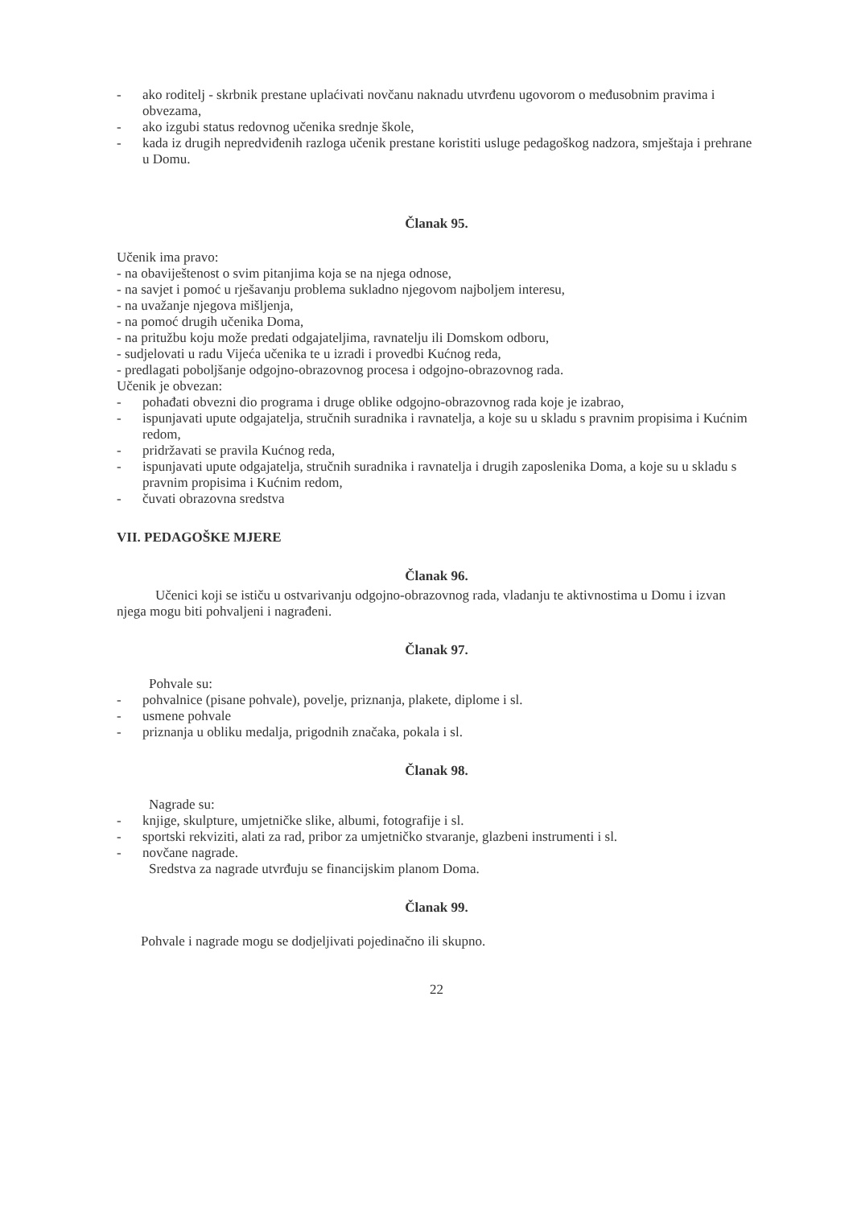- ako roditelj - skrbnik prestane uplaćivati novčanu naknadu utvrđenu ugovorom o međusobnim pravima i obvezama,
- ako izgubi status redovnog učenika srednje škole,
- kada iz drugih nepredviđenih razloga učenik prestane koristiti usluge pedagoškog nadzora, smještaja i prehrane u Domu.
Članak 95.
Učenik ima pravo:
- na obaviještenost o svim pitanjima koja se na njega odnose,
- na savjet i pomoć u rješavanju problema sukladno njegovom najboljem interesu,
- na uvažanje njegova mišljenja,
- na pomoć drugih učenika Doma,
- na pritužbu koju može predati odgajateljima, ravnatelju ili Domskom odboru,
- sudjelovati u radu Vijeća učenika te u izradi i provedbi Kućnog reda,
- predlagati poboljšanje odgojno-obrazovnog procesa i odgojno-obrazovnog rada.
Učenik je obvezan:
- pohađati obvezni dio programa i druge oblike odgojno-obrazovnog rada koje je izabrao,
- ispunjavati upute odgajatelja, stručnih suradnika i ravnatelja, a koje su u skladu s pravnim propisima i Kućnim redom,
- pridržavati se pravila Kućnog reda,
- ispunjavati upute odgajatelja, stručnih suradnika i ravnatelja i drugih zaposlenika Doma, a koje su u skladu s pravnim propisima i Kućnim redom,
- čuvati obrazovna sredstva
VII. PEDAGOŠKE MJERE
Članak 96.
Učenici koji se ističu u ostvarivanju odgojno-obrazovnog rada, vladanju te aktivnostima u Domu i izvan njega mogu biti pohvaljeni i nagrađeni.
Članak 97.
Pohvale su:
- pohvalnice (pisane pohvale), povelje, priznanja, plakete, diplome i sl.
- usmene pohvale
- priznanja u obliku medalja, prigodnih značaka, pokala i sl.
Članak 98.
Nagrade su:
- knjige, skulpture, umjetničke slike, albumi, fotografije i sl.
- sportski rekviziti, alati za rad, pribor za umjetničko stvaranje, glazbeni instrumenti i sl.
- novčane nagrade.
Sredstva za nagrade utvrđuju se financijskim planom Doma.
Članak 99.
Pohvale i nagrade mogu se dodjeljivati pojedinačno ili skupno.
22